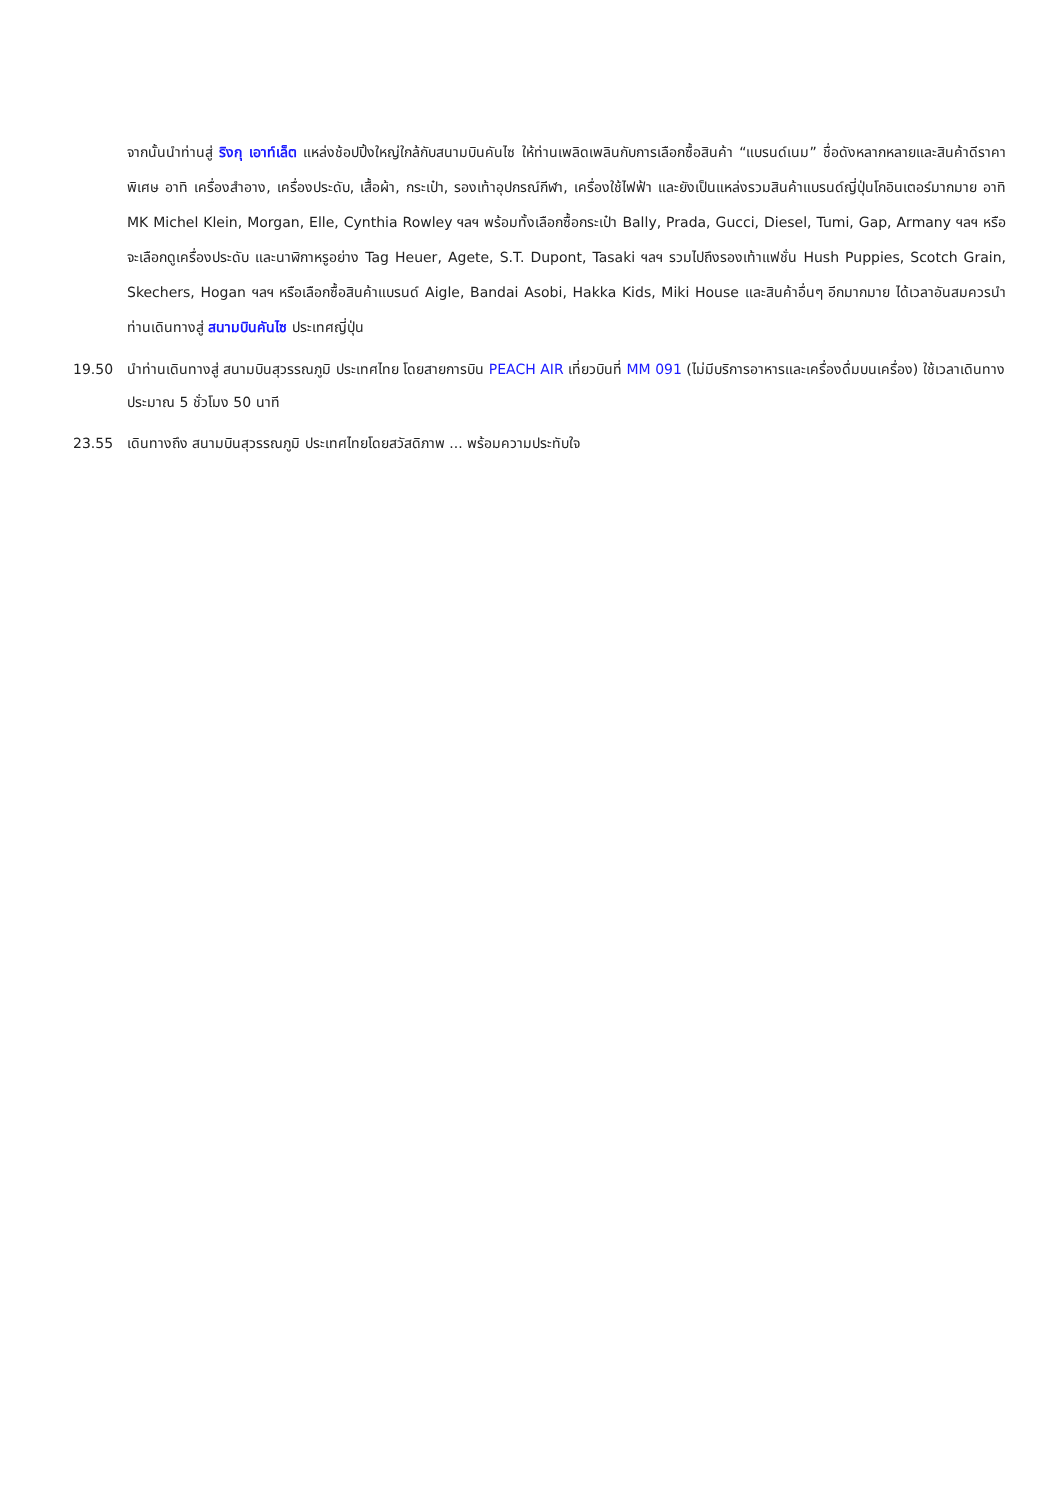จากนั้นนำท่านสู่ ริงกุ เอาท์เล็ต แหล่งช้อปปิ้งใหญ่ใกล้กับสนามบินคันไซ ให้ท่านเพลิดเพลินกับการเลือกซื้อสินค้า “แบรนด์เนม” ชื่อดังหลากหลายและสินค้าดีราคาพิเศษ อาทิ เครื่องสำอาง, เครื่องประดับ, เสื้อผ้า, กระเป๋า, รองเท้าอุปกรณ์กีฬา, เครื่องใช้ไฟฟ้า และยังเป็นแหล่งรวมสินค้าแบรนด์ญี่ปุ่นโกอินเตอร์มากมาย อาทิ MK Michel Klein, Morgan, Elle, Cynthia Rowley ฯลฯ พร้อมทั้งเลือกซื้อกระเป๋า Bally, Prada, Gucci, Diesel, Tumi, Gap, Armany ฯลฯ หรือจะเลือกดูเครื่องประดับ และนาฬิกาหรูอย่าง Tag Heuer, Agete, S.T. Dupont, Tasaki ฯลฯ รวมไปถึงรองเท้าแฟชั่น Hush Puppies, Scotch Grain, Skechers, Hogan ฯลฯ หรือเลือกซื้อสินค้าแบรนด์ Aigle, Bandai Asobi, Hakka Kids, Miki House และสินค้าอื่นๆ อีกมากมาย ได้เวลาอันสมควรนำท่านเดินทางสู่ สนามบินคันไซ ประเทศญี่ปุ่น
19.50 นำท่านเดินทางสู่ สนามบินสุวรรณภูมิ ประเทศไทย โดยสายการบิน PEACH AIR เที่ยวบินที่ MM 091 (ไม่มีบริการอาหารและเครื่องดื่มบนเครื่อง) ใช้เวลาเดินทางประมาณ 5 ชั่วโมง 50 นาที
23.55 เดินทางถึง สนามบินสุวรรณภูมิ ประเทศไทยโดยสวัสดิภาพ ... พร้อมความประทับใจ